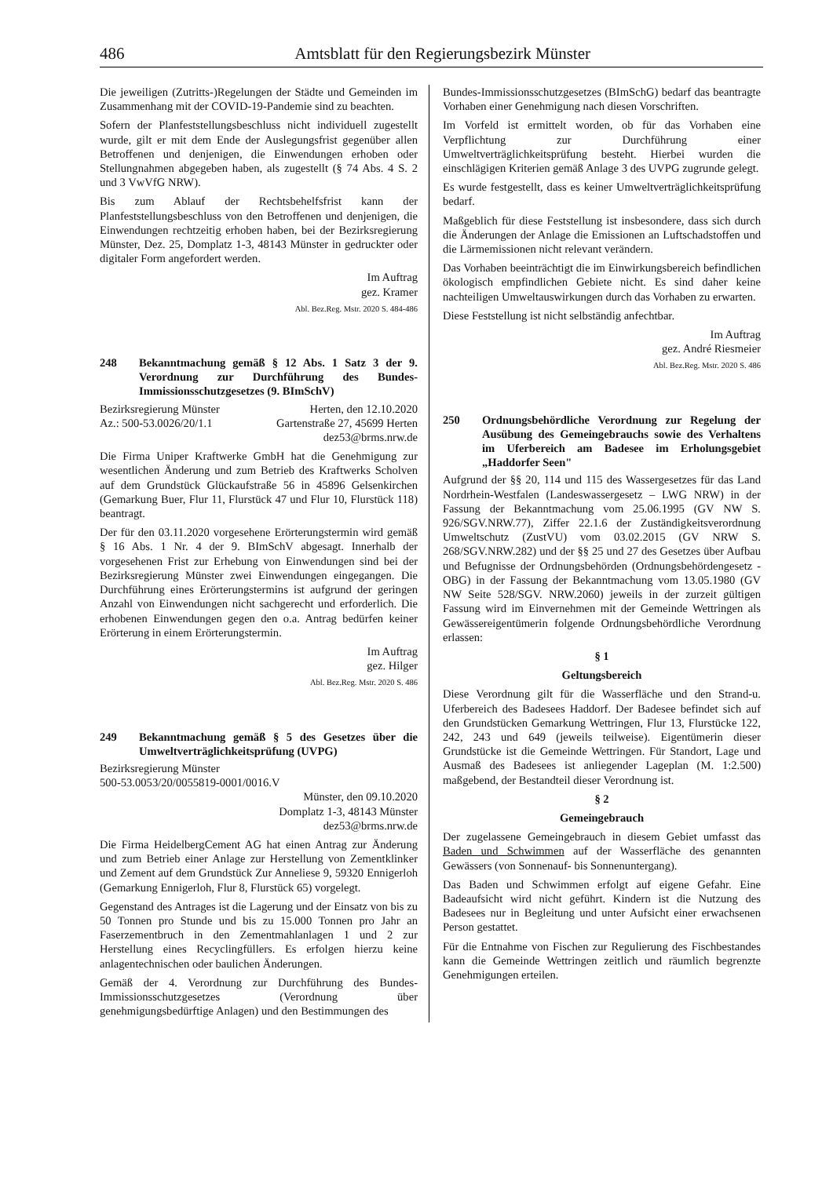486 Amtsblatt für den Regierungsbezirk Münster
Die jeweiligen (Zutritts-)Regelungen der Städte und Gemeinden im Zusammenhang mit der COVID-19-Pandemie sind zu beachten.
Sofern der Planfeststellungsbeschluss nicht individuell zugestellt wurde, gilt er mit dem Ende der Auslegungsfrist gegenüber allen Betroffenen und denjenigen, die Einwendungen erhoben oder Stellungnahmen abgegeben haben, als zugestellt (§ 74 Abs. 4 S. 2 und 3 VwVfG NRW).
Bis zum Ablauf der Rechtsbehelfsfrist kann der Planfeststellungsbeschluss von den Betroffenen und denjenigen, die Einwendungen rechtzeitig erhoben haben, bei der Bezirksregierung Münster, Dez. 25, Domplatz 1-3, 48143 Münster in gedruckter oder digitaler Form angefordert werden.
Im Auftrag
gez. Kramer
Abl. Bez.Reg. Mstr. 2020 S. 484-486
248 Bekanntmachung gemäß § 12 Abs. 1 Satz 3 der 9. Verordnung zur Durchführung des Bundes-Immissionsschutzgesetzes (9. BImSchV)
Bezirksregierung Münster Herten, den 12.10.2020
Az.: 500-53.0026/20/1.1 Gartenstraße 27, 45699 Herten
dez53@brms.nrw.de
Die Firma Uniper Kraftwerke GmbH hat die Genehmigung zur wesentlichen Änderung und zum Betrieb des Kraftwerks Scholven auf dem Grundstück Glückaufstraße 56 in 45896 Gelsenkirchen (Gemarkung Buer, Flur 11, Flurstück 47 und Flur 10, Flurstück 118) beantragt.
Der für den 03.11.2020 vorgesehene Erörterungstermin wird gemäß § 16 Abs. 1 Nr. 4 der 9. BImSchV abgesagt. Innerhalb der vorgesehenen Frist zur Erhebung von Einwendungen sind bei der Bezirksregierung Münster zwei Einwendungen eingegangen. Die Durchführung eines Erörterungstermins ist aufgrund der geringen Anzahl von Einwendungen nicht sachgerecht und erforderlich. Die erhobenen Einwendungen gegen den o.a. Antrag bedürfen keiner Erörterung in einem Erörterungstermin.
Im Auftrag
gez. Hilger
Abl. Bez.Reg. Mstr. 2020 S. 486
249 Bekanntmachung gemäß § 5 des Gesetzes über die Umweltverträglichkeitsprüfung (UVPG)
Bezirksregierung Münster
500-53.0053/20/0055819-0001/0016.V
Münster, den 09.10.2020
Domplatz 1-3, 48143 Münster
dez53@brms.nrw.de
Die Firma HeidelbergCement AG hat einen Antrag zur Änderung und zum Betrieb einer Anlage zur Herstellung von Zementklinker und Zement auf dem Grundstück Zur Anneliese 9, 59320 Ennigerloh (Gemarkung Ennigerloh, Flur 8, Flurstück 65) vorgelegt.
Gegenstand des Antrages ist die Lagerung und der Einsatz von bis zu 50 Tonnen pro Stunde und bis zu 15.000 Tonnen pro Jahr an Faserzementbruch in den Zementmahlanlagen 1 und 2 zur Herstellung eines Recyclingfüllers. Es erfolgen hierzu keine anlagentechnischen oder baulichen Änderungen.
Gemäß der 4. Verordnung zur Durchführung des Bundes-Immissionsschutzgesetzes (Verordnung über genehmigungsbedürftige Anlagen) und den Bestimmungen des
Bundes-Immissionsschutzgesetzes (BImSchG) bedarf das beantragte Vorhaben einer Genehmigung nach diesen Vorschriften.
Im Vorfeld ist ermittelt worden, ob für das Vorhaben eine Verpflichtung zur Durchführung einer Umweltverträglichkeitsprüfung besteht. Hierbei wurden die einschlägigen Kriterien gemäß Anlage 3 des UVPG zugrunde gelegt.
Es wurde festgestellt, dass es keiner Umweltverträglichkeitsprüfung bedarf.
Maßgeblich für diese Feststellung ist insbesondere, dass sich durch die Änderungen der Anlage die Emissionen an Luftschadstoffen und die Lärmemissionen nicht relevant verändern.
Das Vorhaben beeinträchtigt die im Einwirkungsbereich befindlichen ökologisch empfindlichen Gebiete nicht. Es sind daher keine nachteiligen Umweltauswirkungen durch das Vorhaben zu erwarten.
Diese Feststellung ist nicht selbständig anfechtbar.
Im Auftrag
gez. André Riesmeier
Abl. Bez.Reg. Mstr. 2020 S. 486
250 Ordnungsbehördliche Verordnung zur Regelung der Ausübung des Gemeingebrauchs sowie des Verhaltens im Uferbereich am Badesee im Erholungsgebiet „Haddorfer Seen"
Aufgrund der §§ 20, 114 und 115 des Wassergesetzes für das Land Nordrhein-Westfalen (Landeswassergesetz – LWG NRW) in der Fassung der Bekanntmachung vom 25.06.1995 (GV NW S. 926/SGV.NRW.77), Ziffer 22.1.6 der Zuständigkeitsverordnung Umweltschutz (ZustVU) vom 03.02.2015 (GV NRW S. 268/SGV.NRW.282) und der §§ 25 und 27 des Gesetzes über Aufbau und Befugnisse der Ordnungsbehörden (Ordnungsbehördengesetz - OBG) in der Fassung der Bekanntmachung vom 13.05.1980 (GV NW Seite 528/SGV. NRW.2060) jeweils in der zurzeit gültigen Fassung wird im Einvernehmen mit der Gemeinde Wettringen als Gewässereigentümerin folgende Ordnungsbehördliche Verordnung erlassen:
§ 1
Geltungsbereich
Diese Verordnung gilt für die Wasserfläche und den Strand-u. Uferbereich des Badesees Haddorf. Der Badesee befindet sich auf den Grundstücken Gemarkung Wettringen, Flur 13, Flurstücke 122, 242, 243 und 649 (jeweils teilweise). Eigentümerin dieser Grundstücke ist die Gemeinde Wettringen. Für Standort, Lage und Ausmaß des Badesees ist anliegender Lageplan (M. 1:2.500) maßgebend, der Bestandteil dieser Verordnung ist.
§ 2
Gemeingebrauch
Der zugelassene Gemeingebrauch in diesem Gebiet umfasst das Baden und Schwimmen auf der Wasserfläche des genannten Gewässers (von Sonnenauf- bis Sonnenuntergang).
Das Baden und Schwimmen erfolgt auf eigene Gefahr. Eine Badeaufsicht wird nicht geführt. Kindern ist die Nutzung des Badesees nur in Begleitung und unter Aufsicht einer erwachsenen Person gestattet.
Für die Entnahme von Fischen zur Regulierung des Fischbestandes kann die Gemeinde Wettringen zeitlich und räumlich begrenzte Genehmigungen erteilen.